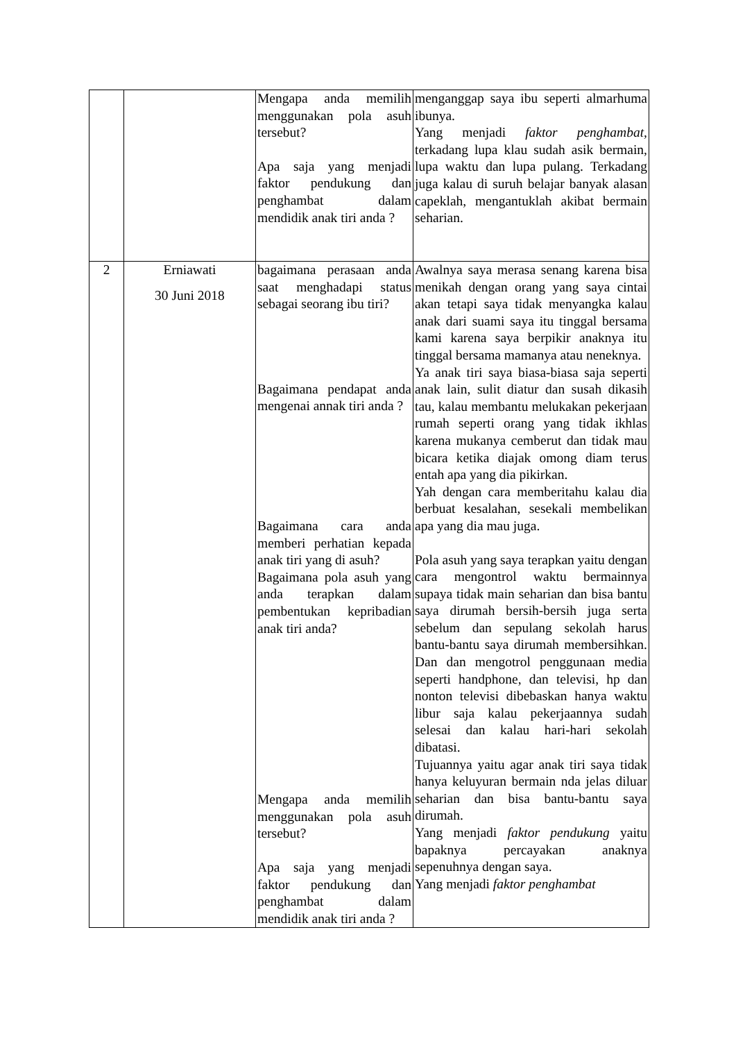| | | Mengapa anda memilih menggunakan pola asuh tersebut? Apa saja yang menjadi faktor pendukung dan penghambat dalam mendidik anak tiri anda ? | menganggap saya ibu seperti almarhuma ibunya. Yang menjadi faktor penghambat, terkadang lupa klau sudah asik bermain, lupa waktu dan lupa pulang. Terkadang juga kalau di suruh belajar banyak alasan capeklah, mengantuklah akibat bermain seharian. |
| 2 | Erniawati 30 Juni 2018 | bagaimana perasaan anda saat menghadapi status sebagai seorang ibu tiri? Bagaimana pendapat anda mengenai annak tiri anda ? Bagaimana cara anda memberi perhatian kepada anak tiri yang di asuh? Bagaimana pola asuh yang anda terapkan dalam pembentukan kepribadian anak tiri anda? Mengapa anda memilih menggunakan pola asuh tersebut? Apa saja yang menjadi faktor pendukung dan penghambat dalam mendidik anak tiri anda ? | Awalnya saya merasa senang karena bisa menikah dengan orang yang saya cintai akan tetapi saya tidak menyangka kalau anak dari suami saya itu tinggal bersama kami karena saya berpikir anaknya itu tinggal bersama mamanya atau neneknya. Ya anak tiri saya biasa-biasa saja seperti anak lain, sulit diatur dan susah dikasih tau, kalau membantu melukakan pekerjaan rumah seperti orang yang tidak ikhlas karena mukanya cemberut dan tidak mau bicara ketika diajak omong diam terus entah apa yang dia pikirkan. Yah dengan cara memberitahu kalau dia berbuat kesalahan, sesekali membelikan apa yang dia mau juga. Pola asuh yang saya terapkan yaitu dengan cara mengontrol waktu bermainnya supaya tidak main seharian dan bisa bantu saya dirumah bersih-bersih juga serta sebelum dan sepulang sekolah harus bantu-bantu saya dirumah membersihkan. Dan dan mengotrol penggunaan media seperti handphone, dan televisi, hp dan nonton televisi dibebaskan hanya waktu libur saja kalau pekerjaannya sudah selesai dan kalau hari-hari sekolah dibatasi. Tujuannya yaitu agar anak tiri saya tidak hanya keluyuran bermain nda jelas diluar seharian dan bisa bantu-bantu saya dirumah. Yang menjadi faktor pendukung yaitu bapaknya percayakan anaknya sepenuhnya dengan saya. Yang menjadi faktor penghambat |